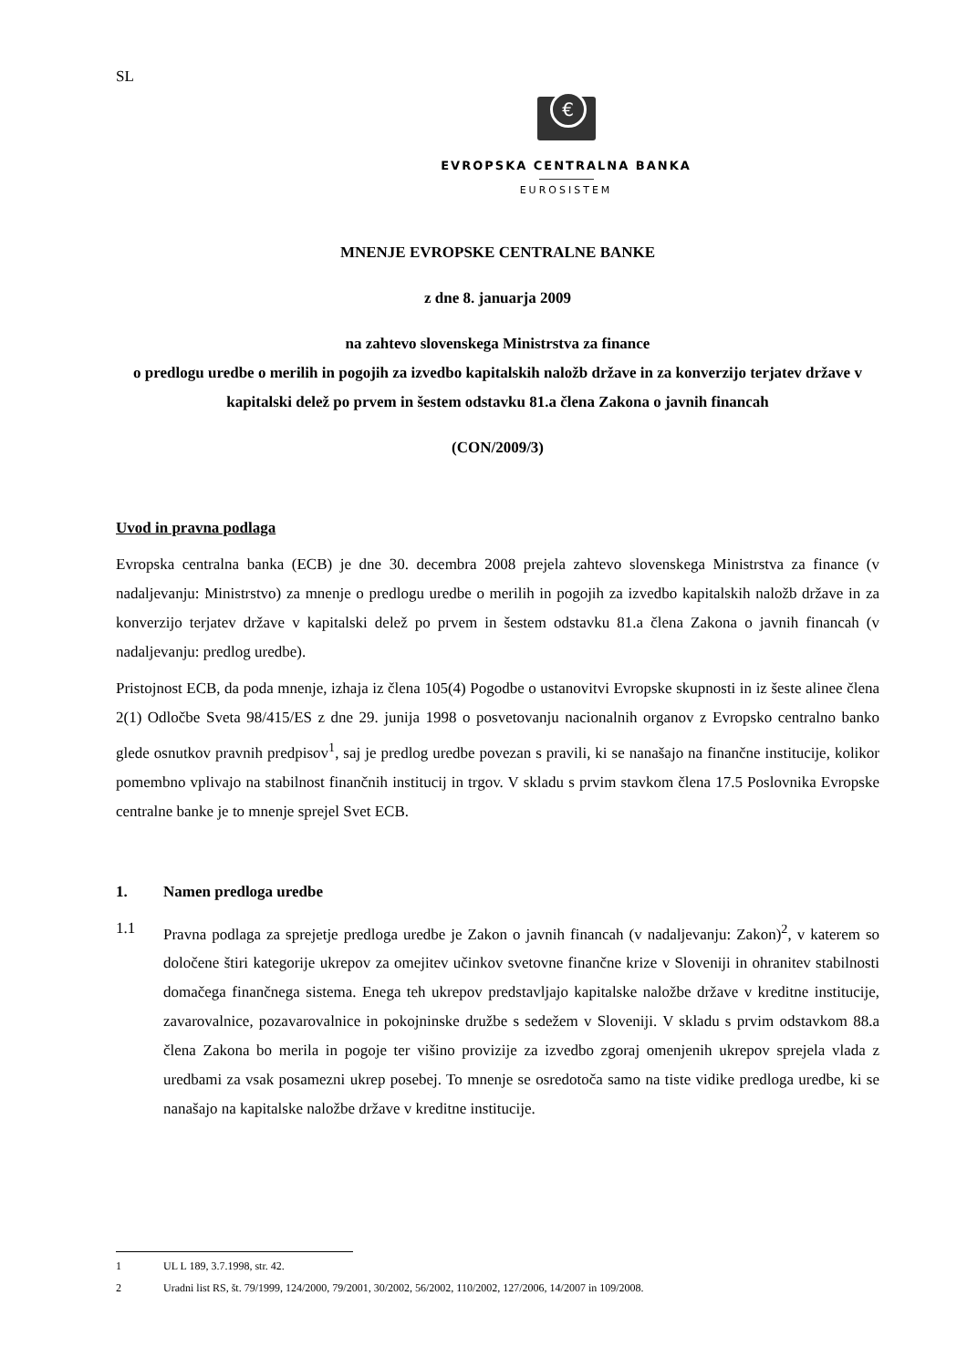SL
€
EVROPSKA CENTRALNA BANKA
EUROSISTEM
MNENJE EVROPSKE CENTRALNE BANKE
z dne 8. januarja 2009
na zahtevo slovenskega Ministrstva za finance
o predlogu uredbe o merilih in pogojih za izvedbo kapitalskih naložb države in za konverzijo terjatev države v kapitalski delež po prvem in šestem odstavku 81.a člena Zakona o javnih financah
(CON/2009/3)
Uvod in pravna podlaga
Evropska centralna banka (ECB) je dne 30. decembra 2008 prejela zahtevo slovenskega Ministrstva za finance (v nadaljevanju: Ministrstvo) za mnenje o predlogu uredbe o merilih in pogojih za izvedbo kapitalskih naložb države in za konverzijo terjatev države v kapitalski delež po prvem in šestem odstavku 81.a člena Zakona o javnih financah (v nadaljevanju: predlog uredbe).
Pristojnost ECB, da poda mnenje, izhaja iz člena 105(4) Pogodbe o ustanovitvi Evropske skupnosti in iz šeste alinee člena 2(1) Odločbe Sveta 98/415/ES z dne 29. junija 1998 o posvetovanju nacionalnih organov z Evropsko centralno banko glede osnutkov pravnih predpisov<sup>1</sup>, saj je predlog uredbe povezan s pravili, ki se nanašajo na finančne institucije, kolikor pomembno vplivajo na stabilnost finančnih institucij in trgov. V skladu s prvim stavkom člena 17.5 Poslovnika Evropske centralne banke je to mnenje sprejel Svet ECB.
1. Namen predloga uredbe
1.1 Pravna podlaga za sprejetje predloga uredbe je Zakon o javnih financah (v nadaljevanju: Zakon)<sup>2</sup>, v katerem so določene štiri kategorije ukrepov za omejitev učinkov svetovne finančne krize v Sloveniji in ohranitev stabilnosti domačega finančnega sistema. Enega teh ukrepov predstavljajo kapitalske naložbe države v kreditne institucije, zavarovalnice, pozavarovalnice in pokojninske družbe s sedežem v Sloveniji. V skladu s prvim odstavkom 88.a člena Zakona bo merila in pogoje ter višino provizije za izvedbo zgoraj omenjenih ukrepov sprejela vlada z uredbami za vsak posamezni ukrep posebej. To mnenje se osredotoča samo na tiste vidike predloga uredbe, ki se nanašajo na kapitalske naložbe države v kreditne institucije.
1 UL L 189, 3.7.1998, str. 42.
2 Uradni list RS, št. 79/1999, 124/2000, 79/2001, 30/2002, 56/2002, 110/2002, 127/2006, 14/2007 in 109/2008.